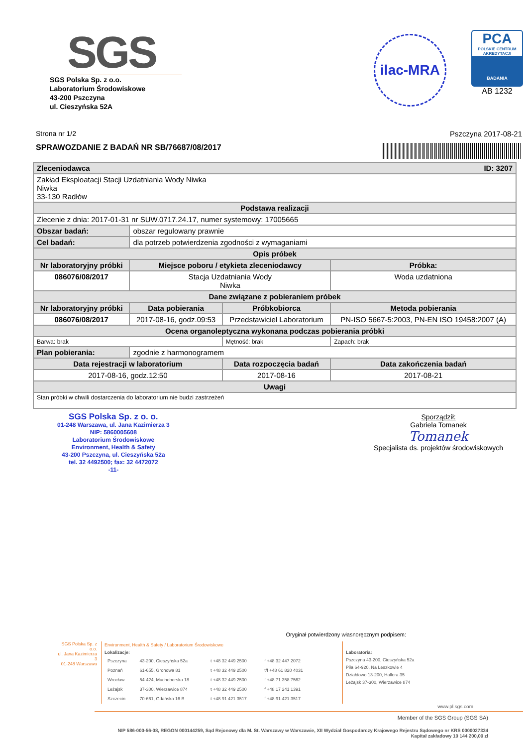SGS
SGS Polska Sp. z o.o.
Laboratorium Środowiskowe
43-200 Pszczyna
ul. Cieszyńska 52A
ilac-MRA
PCA
POLSKIE CENTRUM AKREDYTACJI
BADANIA
AB 1232
Strona nr 1/2 Pszczyna 2017-08-21
SPRAWOZDANIE Z BADAŃ NR SB/76687/08/2017
| Zleceniodawca ID: 3207 | | | |
| Zakład Eksploatacji Stacji Uzdatniania Wody Niwka Niwka 33-130 Radłów | | | |
| Podstawa realizacji | | | |
| Zlecenie z dnia: 2017-01-31 nr SUW.0717.24.17, numer systemowy: 17005665 | | | |
| Obszar badań: | obszar regulowany prawnie | | |
| Cel badań: | dla potrzeb potwierdzenia zgodności z wymaganiami | | |
| Opis próbek | | | |
| Nr laboratoryjny próbki | Miejsce poboru / etykieta zleceniodawcy | | Próbka: |
| 086076/08/2017 | Stacja Uzdatniania Wody Niwka | | Woda uzdatniona |
| Dane związane z pobieraniem próbek | | | |
| Nr laboratoryjny próbki | Data pobierania | Próbkobiorca | Metoda pobierania |
| 086076/08/2017 | 2017-08-16, godz.09:53 | Przedstawiciel Laboratorium | PN-ISO 5667-5:2003, PN-EN ISO 19458:2007 (A) |
| Ocena organoleptyczna wykonana podczas pobierania próbki | | | |
| Barwa: brak | | Mętność: brak | Zapach: brak |
| Plan pobierania: | zgodnie z harmonogramem | | |
| Data rejestracji w laboratorium | | Data rozpoczęcia badań | Data zakończenia badań |
| 2017-08-16, godz.12:50 | | 2017-08-16 | 2017-08-21 |
| Uwagi | | | |
| Stan próbki w chwili dostarczenia do laboratorium nie budzi zastrzeżeń | | | |
SGS Polska Sp. z o. o.
01-248 Warszawa, ul. Jana Kazimierza 3
NIP: 5860005608
Laboratorium Środowiskowe
Environment, Health & Safety
43-200 Pszczyna, ul. Cieszyńska 52a
tel. 32 4492500; fax: 32 4472072
-11-
Sporządził:
Gabriela Tomanek
Tomanek
Specjalista ds. projektów środowiskowych
Oryginał potwierdzony własnoręcznym podpisem:
SGS Polska Sp. z o.o.
ul. Jana Kazimierza 3
01-248 Warszawa
Environment, Health & Safety / Laboratorium Środowiskowe
Lokalizacje:
| Pszczyna | 43-200, Cieszyńska 52a | t +48 32 449 2500 | f +48 32 447 2072 |
| Poznań | 61-655, Gronowa 81 | t +48 32 449 2500 | t/f +48 61 820 4031 |
| Wrocław | 54-424, Muchoborska 18 | t +48 32 449 2500 | f +48 71 358 7562 |
| Leżajsk | 37-300, Wierzawice 874 | t +48 32 449 2500 | f +48 17 241 1391 |
| Szczecin | 70-661, Gdańska 16 B | t +48 91 421 3517 | f +48 91 421 3517 |
Laboratoria:
Pszczyna 43-200, Cieszyńska 52a
Piła 64-920, Na Leszkowie 4
Działdowo 13-200, Hallera 35
Leżajsk 37-300, Wierzawice 874
www.pl.sgs.com
Member of the SGS Group (SGS SA)
NIP 586-000-56-08, REGON 000144259, Sąd Rejonowy dla M. St. Warszawy w Warszawie, XII Wydział Gospodarczy Krajowego Rejestru Sądowego nr KRS 0000027334
Kapitał zakładowy 10 144 200,00 zł